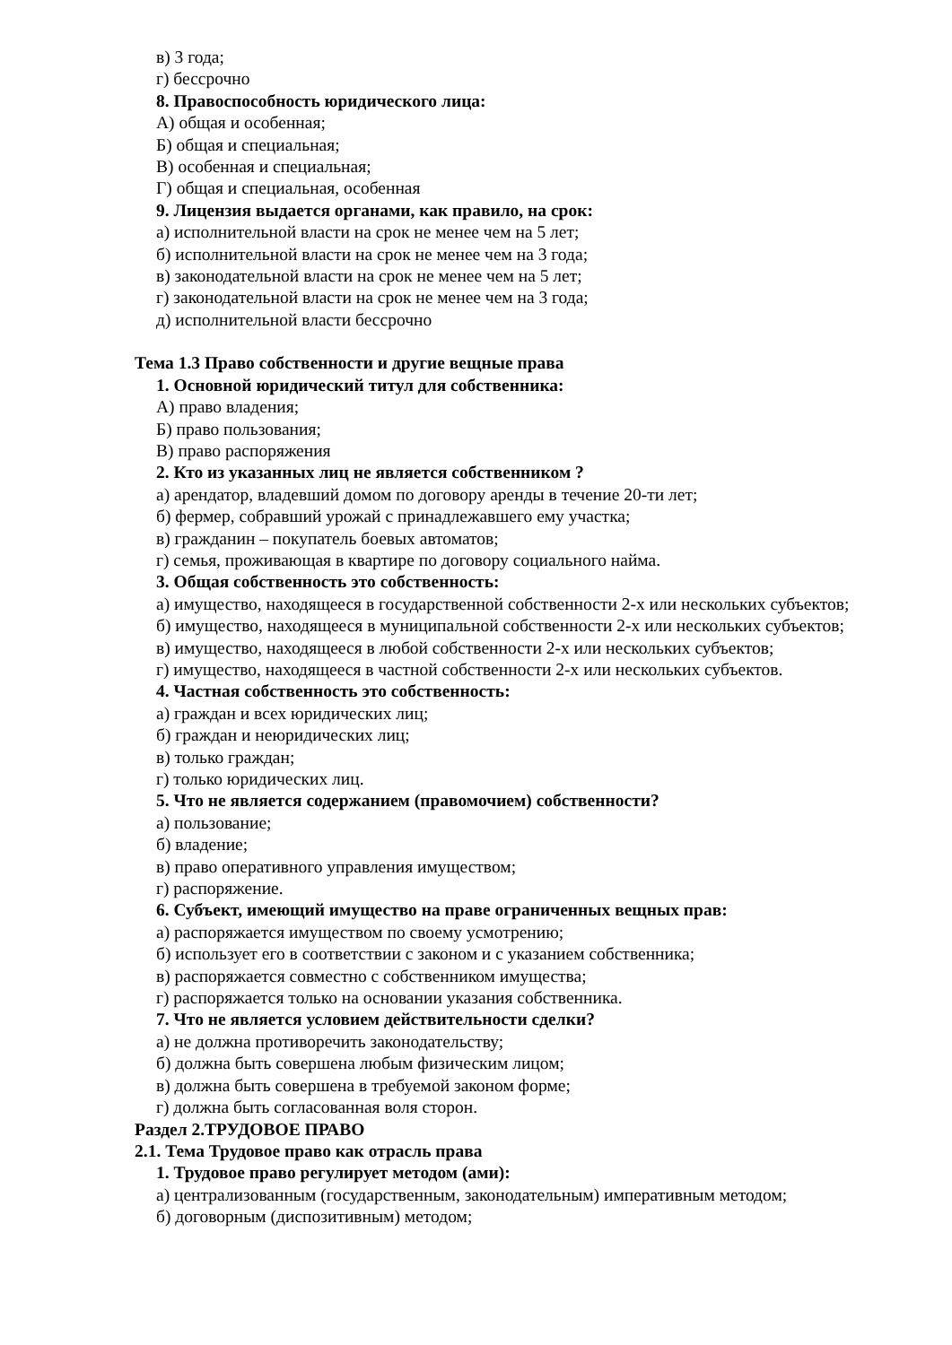в) 3 года;
г) бессрочно
8. Правоспособность юридического лица:
А) общая и особенная;
Б) общая и специальная;
В) особенная и специальная;
Г) общая и специальная, особенная
9. Лицензия выдается органами, как правило, на срок:
а) исполнительной власти на срок не менее чем на 5 лет;
б) исполнительной власти на срок не менее чем на 3 года;
в) законодательной власти на срок не менее чем на 5 лет;
г) законодательной власти на срок не менее чем на 3 года;
д) исполнительной власти бессрочно
Тема 1.3 Право собственности и другие вещные права
1. Основной юридический титул для собственника:
А) право владения;
Б) право пользования;
В) право распоряжения
2. Кто из указанных лиц не является собственником ?
а) арендатор, владевший домом по договору аренды в течение 20-ти лет;
б) фермер, собравший урожай с принадлежавшего ему участка;
в) гражданин – покупатель боевых автоматов;
г) семья, проживающая в квартире по договору социального найма.
3. Общая собственность это собственность:
а) имущество, находящееся в государственной собственности 2-х или нескольких субъектов;
б) имущество, находящееся в муниципальной собственности 2-х или нескольких субъектов;
в) имущество, находящееся в любой собственности 2-х или нескольких субъектов;
г) имущество, находящееся в частной собственности 2-х или нескольких субъектов.
4. Частная собственность это собственность:
а) граждан и всех юридических лиц;
б) граждан и неюридических лиц;
в) только граждан;
г) только юридических лиц.
5. Что не является содержанием (правомочием) собственности?
а) пользование;
б) владение;
в) право оперативного управления имуществом;
г) распоряжение.
6. Субъект, имеющий имущество на праве ограниченных вещных прав:
а) распоряжается имуществом по своему усмотрению;
б) использует его в соответствии с законом и с указанием собственника;
в) распоряжается совместно с собственником имущества;
г) распоряжается только на основании указания собственника.
7. Что не является условием действительности сделки?
а) не должна противоречить законодательству;
б) должна быть совершена любым физическим лицом;
в) должна быть совершена в требуемой законом форме;
г) должна быть согласованная воля сторон.
Раздел 2.ТРУДОВОЕ ПРАВО
2.1. Тема Трудовое право как отрасль права
1. Трудовое право регулирует методом (ами):
а) централизованным (государственным, законодательным) императивным методом;
б) договорным (диспозитивным) методом;